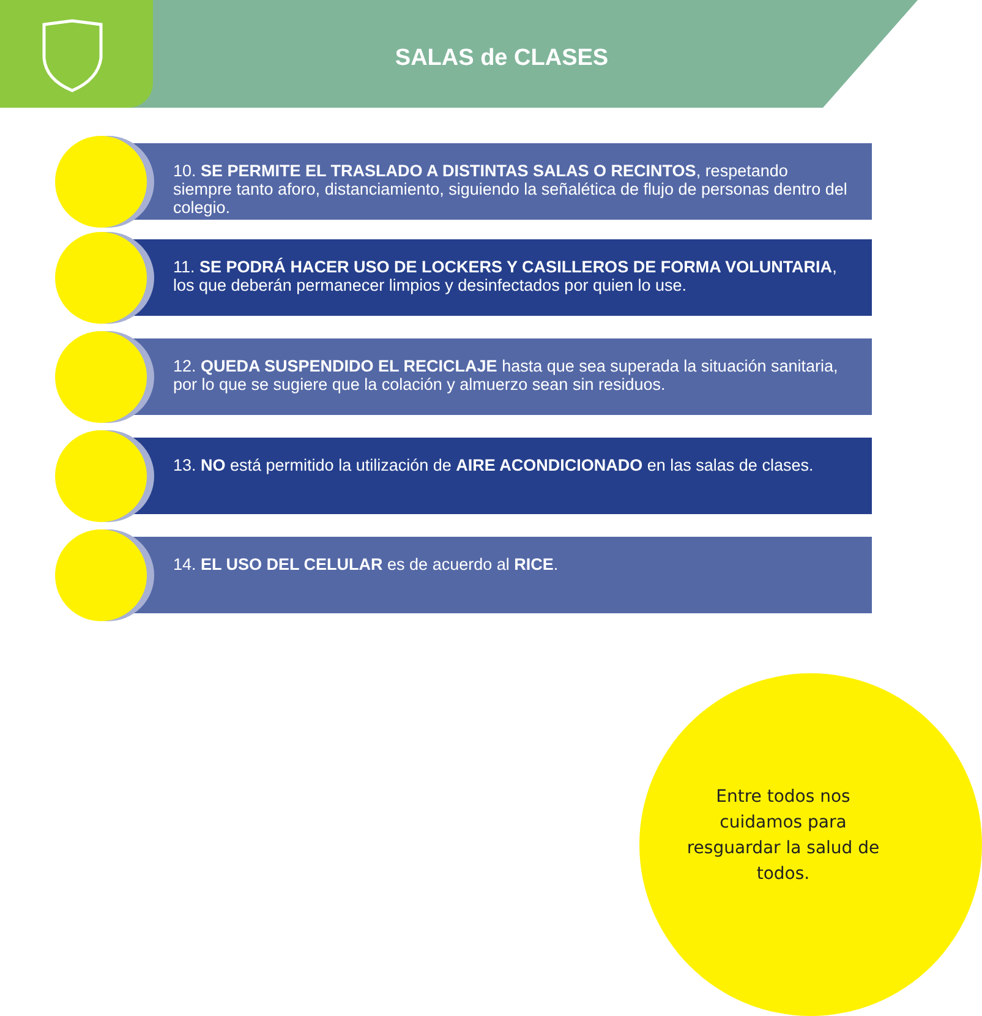SALAS de CLASES
10. SE PERMITE EL TRASLADO A DISTINTAS SALAS O RECINTOS, respetando siempre tanto aforo, distanciamiento, siguiendo la señalética de flujo de personas dentro del colegio.
11. SE PODRÁ HACER USO DE LOCKERS Y CASILLEROS DE FORMA VOLUNTARIA, los que deberán permanecer limpios y desinfectados por quien lo use.
12. QUEDA SUSPENDIDO EL RECICLAJE hasta que sea superada la situación sanitaria, por lo que se sugiere que la colación y almuerzo sean sin residuos.
13. NO está permitido la utilización de AIRE ACONDICIONADO en las salas de clases.
14. EL USO DEL CELULAR es de acuerdo al RICE.
Entre todos nos cuidamos para resguardar la salud de todos.